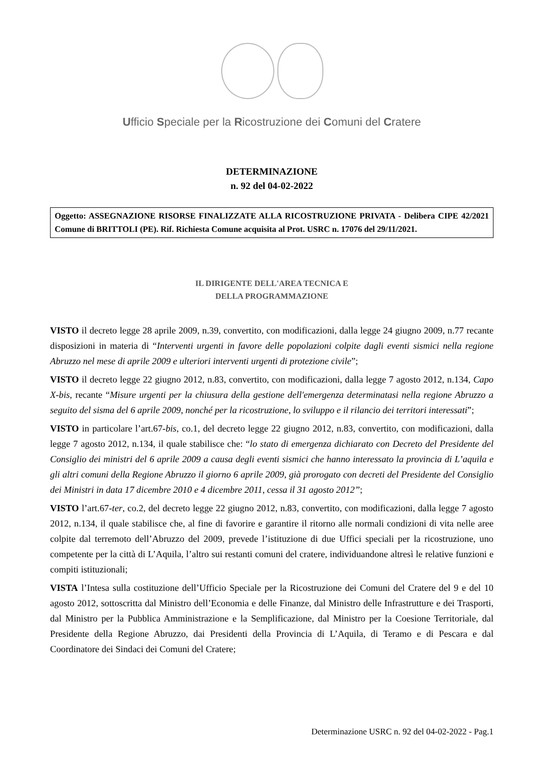Ufficio Speciale per la Ricostruzione dei Comuni del Cratere
DETERMINAZIONE
n. 92 del 04-02-2022
Oggetto: ASSEGNAZIONE RISORSE FINALIZZATE ALLA RICOSTRUZIONE PRIVATA - Delibera CIPE 42/2021 Comune di BRITTOLI (PE). Rif. Richiesta Comune acquisita al Prot. USRC n. 17076 del 29/11/2021.
IL DIRIGENTE DELL'AREA TECNICA E
DELLA PROGRAMMAZIONE
VISTO il decreto legge 28 aprile 2009, n.39, convertito, con modificazioni, dalla legge 24 giugno 2009, n.77 recante disposizioni in materia di “Interventi urgenti in favore delle popolazioni colpite dagli eventi sismici nella regione Abruzzo nel mese di aprile 2009 e ulteriori interventi urgenti di protezione civile”;
VISTO il decreto legge 22 giugno 2012, n.83, convertito, con modificazioni, dalla legge 7 agosto 2012, n.134, Capo X-bis, recante “Misure urgenti per la chiusura della gestione dell'emergenza determinatasi nella regione Abruzzo a seguito del sisma del 6 aprile 2009, nonché per la ricostruzione, lo sviluppo e il rilancio dei territori interessati”;
VISTO in particolare l’art.67-bis, co.1, del decreto legge 22 giugno 2012, n.83, convertito, con modificazioni, dalla legge 7 agosto 2012, n.134, il quale stabilisce che: “lo stato di emergenza dichiarato con Decreto del Presidente del Consiglio dei ministri del 6 aprile 2009 a causa degli eventi sismici che hanno interessato la provincia di L’aquila e gli altri comuni della Regione Abruzzo il giorno 6 aprile 2009, già prorogato con decreti del Presidente del Consiglio dei Ministri in data 17 dicembre 2010 e 4 dicembre 2011, cessa il 31 agosto 2012”;
VISTO l’art.67-ter, co.2, del decreto legge 22 giugno 2012, n.83, convertito, con modificazioni, dalla legge 7 agosto 2012, n.134, il quale stabilisce che, al fine di favorire e garantire il ritorno alle normali condizioni di vita nelle aree colpite dal terremoto dell’Abruzzo del 2009, prevede l’istituzione di due Uffici speciali per la ricostruzione, uno competente per la città di L’Aquila, l’altro sui restanti comuni del cratere, individuandone altresì le relative funzioni e compiti istituzionali;
VISTA l’Intesa sulla costituzione dell’Ufficio Speciale per la Ricostruzione dei Comuni del Cratere del 9 e del 10 agosto 2012, sottoscritta dal Ministro dell’Economia e delle Finanze, dal Ministro delle Infrastrutture e dei Trasporti, dal Ministro per la Pubblica Amministrazione e la Semplificazione, dal Ministro per la Coesione Territoriale, dal Presidente della Regione Abruzzo, dai Presidenti della Provincia di L’Aquila, di Teramo e di Pescara e dal Coordinatore dei Sindaci dei Comuni del Cratere;
Determinazione USRC n. 92 del 04-02-2022 - Pag.1